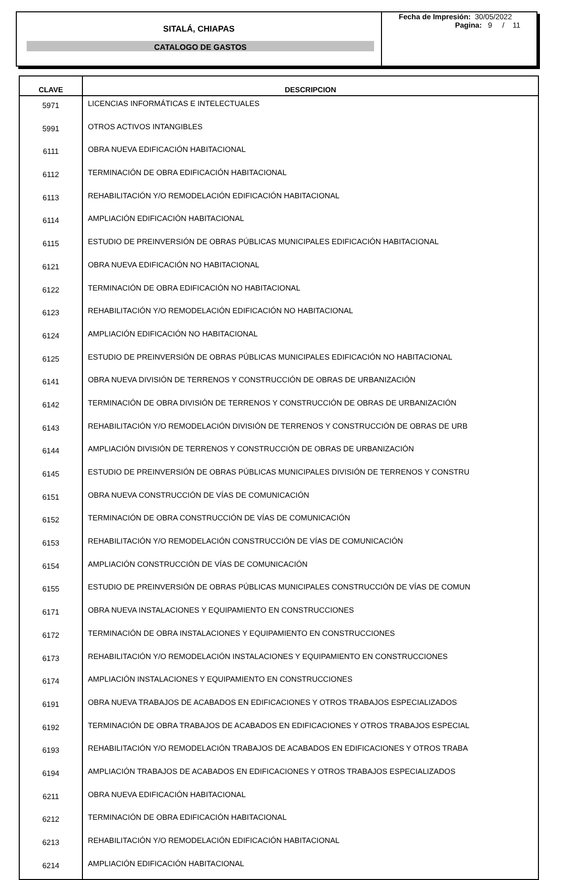SITALÁ, CHIAPAS
CATALOGO DE GASTOS
Fecha de Impresión: 30/05/2022
Pagina: 9 / 11
| CLAVE | DESCRIPCION |
| --- | --- |
| 5971 | LICENCIAS INFORMÁTICAS E INTELECTUALES |
| 5991 | OTROS ACTIVOS INTANGIBLES |
| 6111 | OBRA NUEVA EDIFICACIÓN HABITACIONAL |
| 6112 | TERMINACIÓN DE OBRA EDIFICACIÓN HABITACIONAL |
| 6113 | REHABILITACIÓN Y/O REMODELACIÓN EDIFICACIÓN HABITACIONAL |
| 6114 | AMPLIACIÓN EDIFICACIÓN HABITACIONAL |
| 6115 | ESTUDIO DE PREINVERSIÓN DE OBRAS PÚBLICAS MUNICIPALES EDIFICACIÓN HABITACIONAL |
| 6121 | OBRA NUEVA EDIFICACIÓN NO HABITACIONAL |
| 6122 | TERMINACIÓN DE OBRA EDIFICACIÓN NO HABITACIONAL |
| 6123 | REHABILITACIÓN Y/O REMODELACIÓN EDIFICACIÓN NO HABITACIONAL |
| 6124 | AMPLIACIÓN EDIFICACIÓN NO HABITACIONAL |
| 6125 | ESTUDIO DE PREINVERSIÓN DE OBRAS PÚBLICAS MUNICIPALES EDIFICACIÓN NO HABITACIONAL |
| 6141 | OBRA NUEVA DIVISIÓN DE TERRENOS Y CONSTRUCCIÓN DE OBRAS DE URBANIZACIÓN |
| 6142 | TERMINACIÓN DE OBRA DIVISIÓN DE TERRENOS Y CONSTRUCCIÓN DE OBRAS DE URBANIZACIÓN |
| 6143 | REHABILITACIÓN Y/O REMODELACIÓN DIVISIÓN DE TERRENOS Y CONSTRUCCIÓN DE OBRAS DE URB |
| 6144 | AMPLIACIÓN DIVISIÓN DE TERRENOS Y CONSTRUCCIÓN DE OBRAS DE URBANIZACIÓN |
| 6145 | ESTUDIO DE PREINVERSIÓN DE OBRAS PÚBLICAS MUNICIPALES DIVISIÓN DE TERRENOS Y CONSTRU |
| 6151 | OBRA NUEVA CONSTRUCCIÓN DE VÍAS DE COMUNICACIÓN |
| 6152 | TERMINACIÓN DE OBRA CONSTRUCCIÓN DE VÍAS DE COMUNICACIÓN |
| 6153 | REHABILITACIÓN Y/O REMODELACIÓN CONSTRUCCIÓN DE VÍAS DE COMUNICACIÓN |
| 6154 | AMPLIACIÓN CONSTRUCCIÓN DE VÍAS DE COMUNICACIÓN |
| 6155 | ESTUDIO DE PREINVERSIÓN DE OBRAS PÚBLICAS MUNICIPALES CONSTRUCCIÓN DE VÍAS DE COMUN |
| 6171 | OBRA NUEVA INSTALACIONES Y EQUIPAMIENTO EN CONSTRUCCIONES |
| 6172 | TERMINACIÓN DE OBRA INSTALACIONES Y EQUIPAMIENTO EN CONSTRUCCIONES |
| 6173 | REHABILITACIÓN Y/O REMODELACIÓN INSTALACIONES Y EQUIPAMIENTO EN CONSTRUCCIONES |
| 6174 | AMPLIACIÓN INSTALACIONES Y EQUIPAMIENTO EN CONSTRUCCIONES |
| 6191 | OBRA NUEVA TRABAJOS DE ACABADOS EN EDIFICACIONES Y OTROS TRABAJOS ESPECIALIZADOS |
| 6192 | TERMINACIÓN DE OBRA TRABAJOS DE ACABADOS EN EDIFICACIONES Y OTROS TRABAJOS ESPECIAL |
| 6193 | REHABILITACIÓN Y/O REMODELACIÓN TRABAJOS DE ACABADOS EN EDIFICACIONES Y OTROS TRABA |
| 6194 | AMPLIACIÓN TRABAJOS DE ACABADOS EN EDIFICACIONES Y OTROS TRABAJOS ESPECIALIZADOS |
| 6211 | OBRA NUEVA EDIFICACIÓN HABITACIONAL |
| 6212 | TERMINACIÓN DE OBRA EDIFICACIÓN HABITACIONAL |
| 6213 | REHABILITACIÓN Y/O REMODELACIÓN EDIFICACIÓN HABITACIONAL |
| 6214 | AMPLIACIÓN EDIFICACIÓN HABITACIONAL |